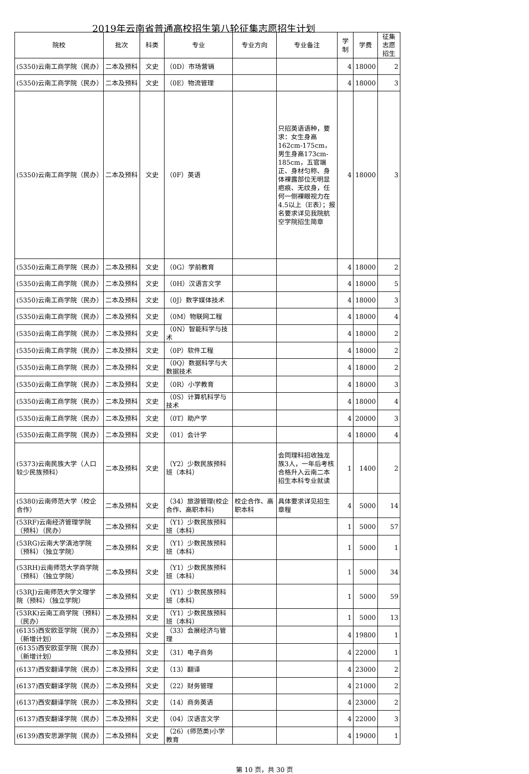2019年云南省普通高校招生第八轮征集志愿招生计划
| 院校 | 批次 | 科类 | 专业 | 专业方向 | 专业备注 | 学制 | 学费 | 征集志愿招生 |
| --- | --- | --- | --- | --- | --- | --- | --- | --- |
| (5350)云南工商学院（民办） | 二本及预科 | 文史 | （0D）市场营销 | | | 4 | 18000 | 2 |
| (5350)云南工商学院（民办） | 二本及预科 | 文史 | （0E）物流管理 | | | 4 | 18000 | 3 |
| (5350)云南工商学院（民办） | 二本及预科 | 文史 | （0F）英语 | | 只招英语语种，要求：女生身高162cm-175cm，男生身高173cm-185cm，五官端正、身材匀称、身体裸露部位无明显疤痕、无纹身，任何一侧裸眼视力在4.5以上（E表）；报名要求详见我院航空学院招生简章 | 4 | 18000 | 3 |
| (5350)云南工商学院（民办） | 二本及预科 | 文史 | （0G）学前教育 | | | 4 | 18000 | 2 |
| (5350)云南工商学院（民办） | 二本及预科 | 文史 | （0H）汉语言文学 | | | 4 | 18000 | 5 |
| (5350)云南工商学院（民办） | 二本及预科 | 文史 | （0J）数字媒体技术 | | | 4 | 18000 | 3 |
| (5350)云南工商学院（民办） | 二本及预科 | 文史 | （0M）物联网工程 | | | 4 | 18000 | 4 |
| (5350)云南工商学院（民办） | 二本及预科 | 文史 | （0N）智能科学与技术 | | | 4 | 18000 | 2 |
| (5350)云南工商学院（民办） | 二本及预科 | 文史 | （0P）软件工程 | | | 4 | 18000 | 2 |
| (5350)云南工商学院（民办） | 二本及预科 | 文史 | （0Q）数据科学与大数据技术 | | | 4 | 18000 | 2 |
| (5350)云南工商学院（民办） | 二本及预科 | 文史 | （0R）小学教育 | | | 4 | 18000 | 3 |
| (5350)云南工商学院（民办） | 二本及预科 | 文史 | （0S）计算机科学与技术 | | | 4 | 18000 | 4 |
| (5350)云南工商学院（民办） | 二本及预科 | 文史 | （0T）助产学 | | | 4 | 20000 | 3 |
| (5350)云南工商学院（民办） | 二本及预科 | 文史 | （01）会计学 | | | 4 | 18000 | 4 |
| (5373)云南民族大学（人口较少民族预科） | 二本及预科 | 文史 | （Y2）少数民族预科班（本科） | | 会同理科招收独龙族3人，一年后考核合格升入云南二本招生本科专业就读 | 1 | 1400 | 2 |
| (5380)云南师范大学（校企合作） | 二本及预科 | 文史 | （34）旅游管理(校企合作、高职本科) | 校企合作、高职本科 | 具体要求详见招生章程 | 4 | 5000 | 14 |
| (53RF)云南经济管理学院（预科）（民办） | 二本及预科 | 文史 | （Y1）少数民族预科班（本科） | | | 1 | 5000 | 57 |
| (53RG)云南大学滇池学院（预科）（独立学院） | 二本及预科 | 文史 | （Y1）少数民族预科班（本科） | | | 1 | 5000 | 1 |
| (53RH)云南师范大学商学院（预科）（独立学院） | 二本及预科 | 文史 | （Y1）少数民族预科班（本科） | | | 1 | 5000 | 34 |
| (53RJ)云南师范大学文理学院（预科）（独立学院） | 二本及预科 | 文史 | （Y1）少数民族预科班（本科） | | | 1 | 5000 | 59 |
| (53RK)云南工商学院（预科）（民办） | 二本及预科 | 文史 | （Y1）少数民族预科班（本科） | | | 1 | 5000 | 13 |
| (6135)西安欧亚学院（民办）（新增计划） | 二本及预科 | 文史 | （33）会展经济与管理 | | | 4 | 19800 | 1 |
| (6135)西安欧亚学院（民办）（新增计划） | 二本及预科 | 文史 | （31）电子商务 | | | 4 | 22000 | 1 |
| (6137)西安翻译学院（民办） | 二本及预科 | 文史 | （13）翻译 | | | 4 | 23000 | 2 |
| (6137)西安翻译学院（民办） | 二本及预科 | 文史 | （22）财务管理 | | | 4 | 21000 | 2 |
| (6137)西安翻译学院（民办） | 二本及预科 | 文史 | （14）商务英语 | | | 4 | 23000 | 2 |
| (6137)西安翻译学院（民办） | 二本及预科 | 文史 | （04）汉语言文学 | | | 4 | 22000 | 3 |
| (6139)西安思源学院（民办） | 二本及预科 | 文史 | （26）(师范类)小学教育 | | | 4 | 19000 | 1 |
第 10 页，共 30 页